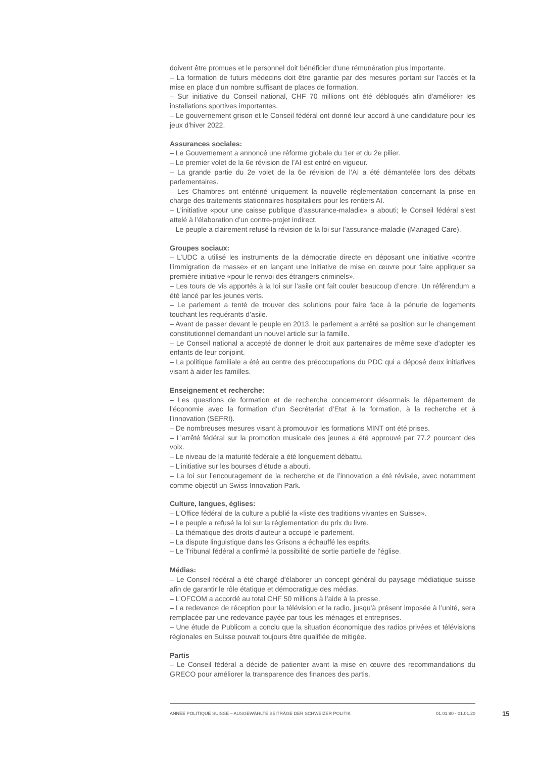doivent être promues et le personnel doit bénéficier d'une rémunération plus importante.
– La formation de futurs médecins doit être garantie par des mesures portant sur l'accès et la mise en place d'un nombre suffisant de places de formation.
– Sur initiative du Conseil national, CHF 70 millions ont été débloqués afin d'améliorer les installations sportives importantes.
– Le gouvernement grison et le Conseil fédéral ont donné leur accord à une candidature pour les jeux d'hiver 2022.
Assurances sociales:
– Le Gouvernement a annoncé une réforme globale du 1er et du 2e pilier.
– Le premier volet de la 6e révision de l’AI est entré en vigueur.
– La grande partie du 2e volet de la 6e révision de l’AI a été démantelée lors des débats parlementaires.
– Les Chambres ont entériné uniquement la nouvelle réglementation concernant la prise en charge des traitements stationnaires hospitaliers pour les rentiers AI.
– L’initiative «pour une caisse publique d’assurance-maladie» a abouti; le Conseil fédéral s’est attelé à l’élaboration d’un contre-projet indirect.
– Le peuple a clairement refusé la révision de la loi sur l’assurance-maladie (Managed Care).
Groupes sociaux:
– L’UDC a utilisé les instruments de la démocratie directe en déposant une initiative «contre l’immigration de masse» et en lançant une initiative de mise en œuvre pour faire appliquer sa première initiative «pour le renvoi des étrangers criminels».
– Les tours de vis apportés à la loi sur l’asile ont fait couler beaucoup d’encre. Un référendum a été lancé par les jeunes verts.
– Le parlement a tenté de trouver des solutions pour faire face à la pénurie de logements touchant les requérants d’asile.
– Avant de passer devant le peuple en 2013, le parlement a arrêté sa position sur le changement constitutionnel demandant un nouvel article sur la famille.
– Le Conseil national a accepté de donner le droit aux partenaires de même sexe d’adopter les enfants de leur conjoint.
– La politique familiale a été au centre des préoccupations du PDC qui a déposé deux initiatives visant à aider les familles.
Enseignement et recherche:
– Les questions de formation et de recherche concerneront désormais le département de l’économie avec la formation d’un Secrétariat d’Etat à la formation, à la recherche et à l’innovation (SEFRI).
– De nombreuses mesures visant à promouvoir les formations MINT ont été prises.
– L’arrêté fédéral sur la promotion musicale des jeunes a été approuvé par 77.2 pourcent des voix.
– Le niveau de la maturité fédérale a été longuement débattu.
– L’initiative sur les bourses d’étude a abouti.
– La loi sur l’encouragement de la recherche et de l’innovation a été révisée, avec notamment comme objectif un Swiss Innovation Park.
Culture, langues, églises:
– L’Office fédéral de la culture a publié la «liste des traditions vivantes en Suisse».
– Le peuple a refusé la loi sur la réglementation du prix du livre.
– La thématique des droits d’auteur a occupé le parlement.
– La dispute linguistique dans les Grisons a échauffé les esprits.
– Le Tribunal fédéral a confirmé la possibilité de sortie partielle de l’église.
Médias:
– Le Conseil fédéral a été chargé d'élaborer un concept général du paysage médiatique suisse afin de garantir le rôle étatique et démocratique des médias.
– L’OFCOM a accordé au total CHF 50 millions à l’aide à la presse.
– La redevance de réception pour la télévision et la radio, jusqu’à présent imposée à l’unité, sera remplacée par une redevance payée par tous les ménages et entreprises.
– Une étude de Publicom a conclu que la situation économique des radios privées et télévisions régionales en Suisse pouvait toujours être qualifiée de mitigée.
Partis
– Le Conseil fédéral a décidé de patienter avant la mise en œuvre des recommandations du GRECO pour améliorer la transparence des finances des partis.
ANNÉE POLITIQUE SUISSE – AUSGEWÄHLTE BEITRÄGE DER SCHWEIZER POLITIK 01.01.90 - 01.01.20
15